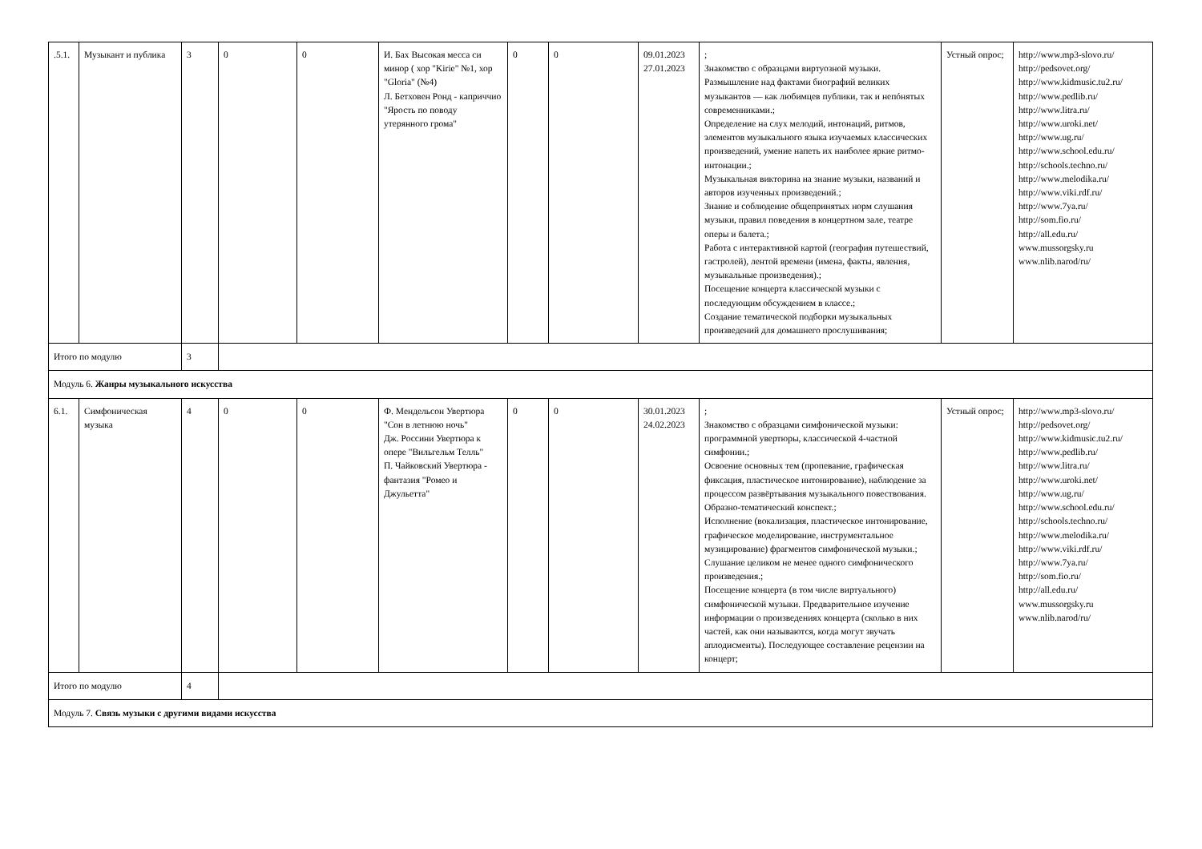| .5.1. | Музыкант и публика | 3 | 0 | 0 | И. Бах Высокая месса си минор ( хор "Kirie" №1, хор "Gloria" (№4) Л. Бетховен Ронд - каприччио "Ярость по поводу утерянного грома" | 0 | 0 | 09.01.2023 27.01.2023 | ; Знакомство с образцами виртуозной музыки. Размышление над фактами биографий великих музыкантов — как любимцев публики, так и непóнятых современниками.; Определение на слух мелодий, интонаций, ритмов, элементов музыкального языка изучаемых классических произведений, умение напеть их наиболее яркие ритмо-интонации.; Музыкальная викторина на знание музыки, названий и авторов изученных произведений.; Знание и соблюдение общепринятых норм слушания музыки, правил поведения в концертном зале, театре оперы и балета.; Работа с интерактивной картой (география путешествий, гастролей), лентой времени (имена, факты, явления, музыкальные произведения).; Посещение концерта классической музыки с последующим обсуждением в классе.; Создание тематической подборки музыкальных произведений для домашнего прослушивания; | Устный опрос; | http://www.mp3-slovo.ru/ http://pedsovet.org/ http://www.kidmusic.tu2.ru/ http://www.pedlib.ru/ http://www.litra.ru/ http://www.uroki.net/ http://www.ug.ru/ http://www.school.edu.ru/ http://schools.techno.ru/ http://www.melodika.ru/ http://www.viki.rdf.ru/ http://www.7ya.ru/ http://som.fio.ru/ http://all.edu.ru/ www.mussorgsky.ru www.nlib.narod/ru/ |
| Итого по модулю | | 3 | | | | | | | | | |
| Модуль 6. Жанры музыкального искусства | | | | | | | | | | | |
| 6.1. | Симфоническая музыка | 4 | 0 | 0 | Ф. Мендельсон Увертюра "Сон в летнюю ночь" Дж. Россини Увертюра к опере "Вильгельм Телль" П. Чайковский Увертюра - фантазия "Ромео и Джульетта" | 0 | 0 | 30.01.2023 24.02.2023 | ; Знакомство с образцами симфонической музыки: программной увертюры, классической 4-частной симфонии.; Освоение основных тем (пропевание, графическая фиксация, пластическое интонирование), наблюдение за процессом развёртывания музыкального повествования. Образно-тематический конспект.; Исполнение (вокализация, пластическое интонирование, графическое моделирование, инструментальное музицирование) фрагментов симфонической музыки.; Слушание целиком не менее одного симфонического произведения.; Посещение концерта (в том числе виртуального) симфонической музыки. Предварительное изучение информации о произведениях концерта (сколько в них частей, как они называются, когда могут звучать аплодисменты). Последующее составление рецензии на концерт; | Устный опрос; | http://www.mp3-slovo.ru/ http://pedsovet.org/ http://www.kidmusic.tu2.ru/ http://www.pedlib.ru/ http://www.litra.ru/ http://www.uroki.net/ http://www.ug.ru/ http://www.school.edu.ru/ http://schools.techno.ru/ http://www.melodika.ru/ http://www.viki.rdf.ru/ http://www.7ya.ru/ http://som.fio.ru/ http://all.edu.ru/ www.mussorgsky.ru www.nlib.narod/ru/ |
| Итого по модулю | | 4 | | | | | | | | | |
| Модуль 7. Связь музыки с другими видами искусства | | | | | | | | | | | |